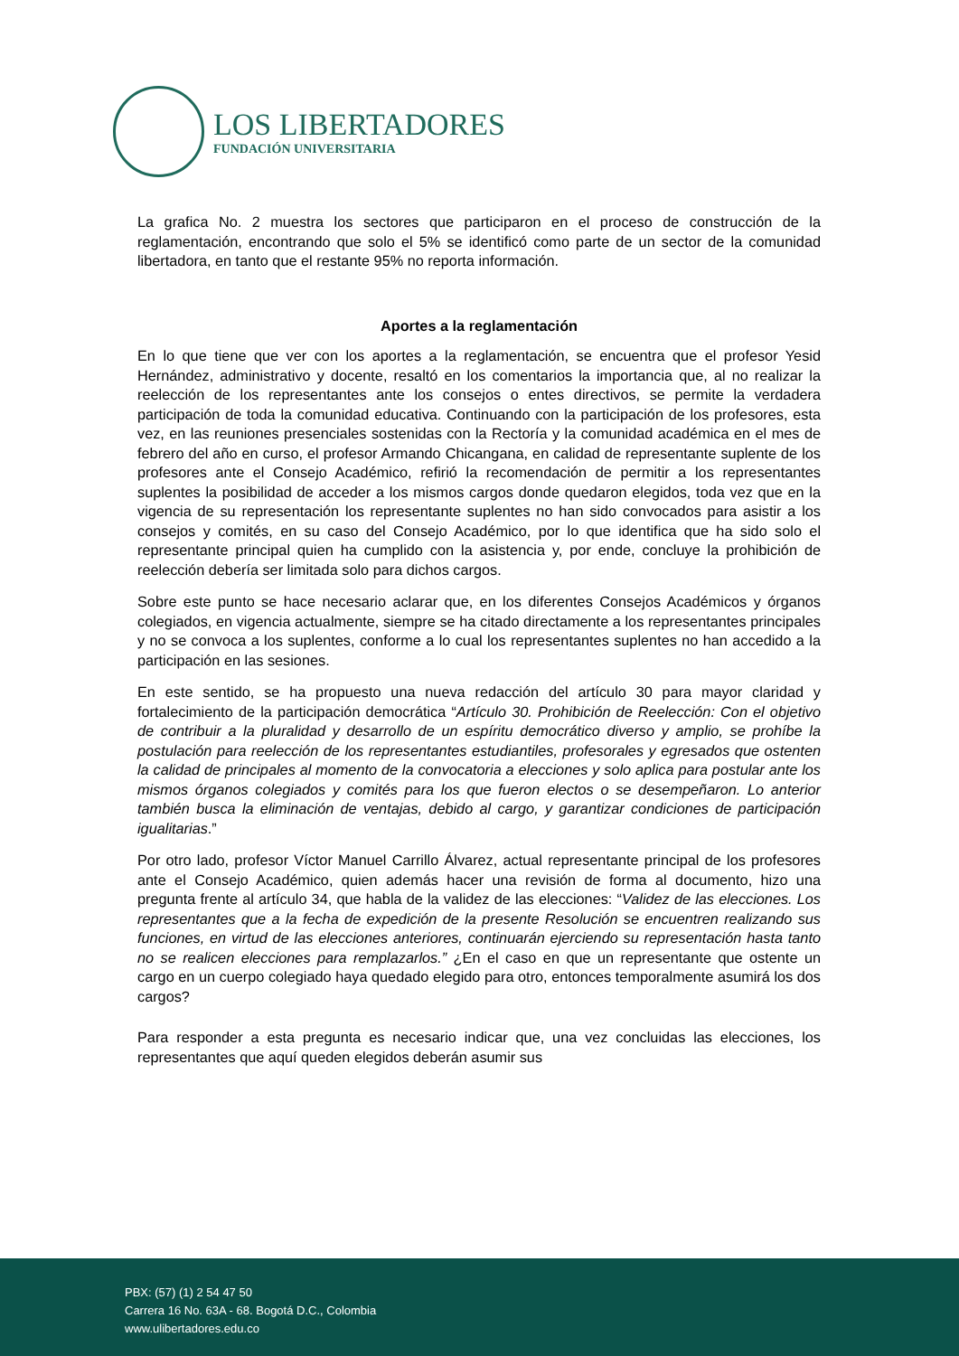LOS LIBERTADORES
FUNDACIÓN UNIVERSITARIA
La grafica No. 2 muestra los sectores que participaron en el proceso de construcción de la reglamentación, encontrando que solo el 5% se identificó como parte de un sector de la comunidad libertadora, en tanto que el restante 95% no reporta información.
Aportes a la reglamentación
En lo que tiene que ver con los aportes a la reglamentación, se encuentra que el profesor Yesid Hernández, administrativo y docente, resaltó en los comentarios la importancia que, al no realizar la reelección de los representantes ante los consejos o entes directivos, se permite la verdadera participación de toda la comunidad educativa. Continuando con la participación de los profesores, esta vez, en las reuniones presenciales sostenidas con la Rectoría y la comunidad académica en el mes de febrero del año en curso, el profesor Armando Chicangana, en calidad de representante suplente de los profesores ante el Consejo Académico, refirió la recomendación de permitir a los representantes suplentes la posibilidad de acceder a los mismos cargos donde quedaron elegidos, toda vez que en la vigencia de su representación los representante suplentes no han sido convocados para asistir a los consejos y comités, en su caso del Consejo Académico, por lo que identifica que ha sido solo el representante principal quien ha cumplido con la asistencia y, por ende, concluye la prohibición de reelección debería ser limitada solo para dichos cargos.
Sobre este punto se hace necesario aclarar que, en los diferentes Consejos Académicos y órganos colegiados, en vigencia actualmente, siempre se ha citado directamente a los representantes principales y no se convoca a los suplentes, conforme a lo cual los representantes suplentes no han accedido a la participación en las sesiones.
En este sentido, se ha propuesto una nueva redacción del artículo 30 para mayor claridad y fortalecimiento de la participación democrática “Artículo 30. Prohibición de Reelección: Con el objetivo de contribuir a la pluralidad y desarrollo de un espíritu democrático diverso y amplio, se prohíbe la postulación para reelección de los representantes estudiantiles, profesorales y egresados que ostenten la calidad de principales al momento de la convocatoria a elecciones y solo aplica para postular ante los mismos órganos colegiados y comités para los que fueron electos o se desempeñaron. Lo anterior también busca la eliminación de ventajas, debido al cargo, y garantizar condiciones de participación igualitarias.”
Por otro lado, profesor Víctor Manuel Carrillo Álvarez, actual representante principal de los profesores ante el Consejo Académico, quien además hacer una revisión de forma al documento, hizo una pregunta frente al artículo 34, que habla de la validez de las elecciones: “Validez de las elecciones. Los representantes que a la fecha de expedición de la presente Resolución se encuentren realizando sus funciones, en virtud de las elecciones anteriores, continuarán ejerciendo su representación hasta tanto no se realicen elecciones para remplazarlos.” ¿En el caso en que un representante que ostente un cargo en un cuerpo colegiado haya quedado elegido para otro, entonces temporalmente asumirá los dos cargos?
Para responder a esta pregunta es necesario indicar que, una vez concluidas las elecciones, los representantes que aquí queden elegidos deberán asumir sus
PBX: (57) (1) 2 54 47 50
Carrera 16 No. 63A - 68. Bogotá D.C., Colombia
www.ulibertadores.edu.co